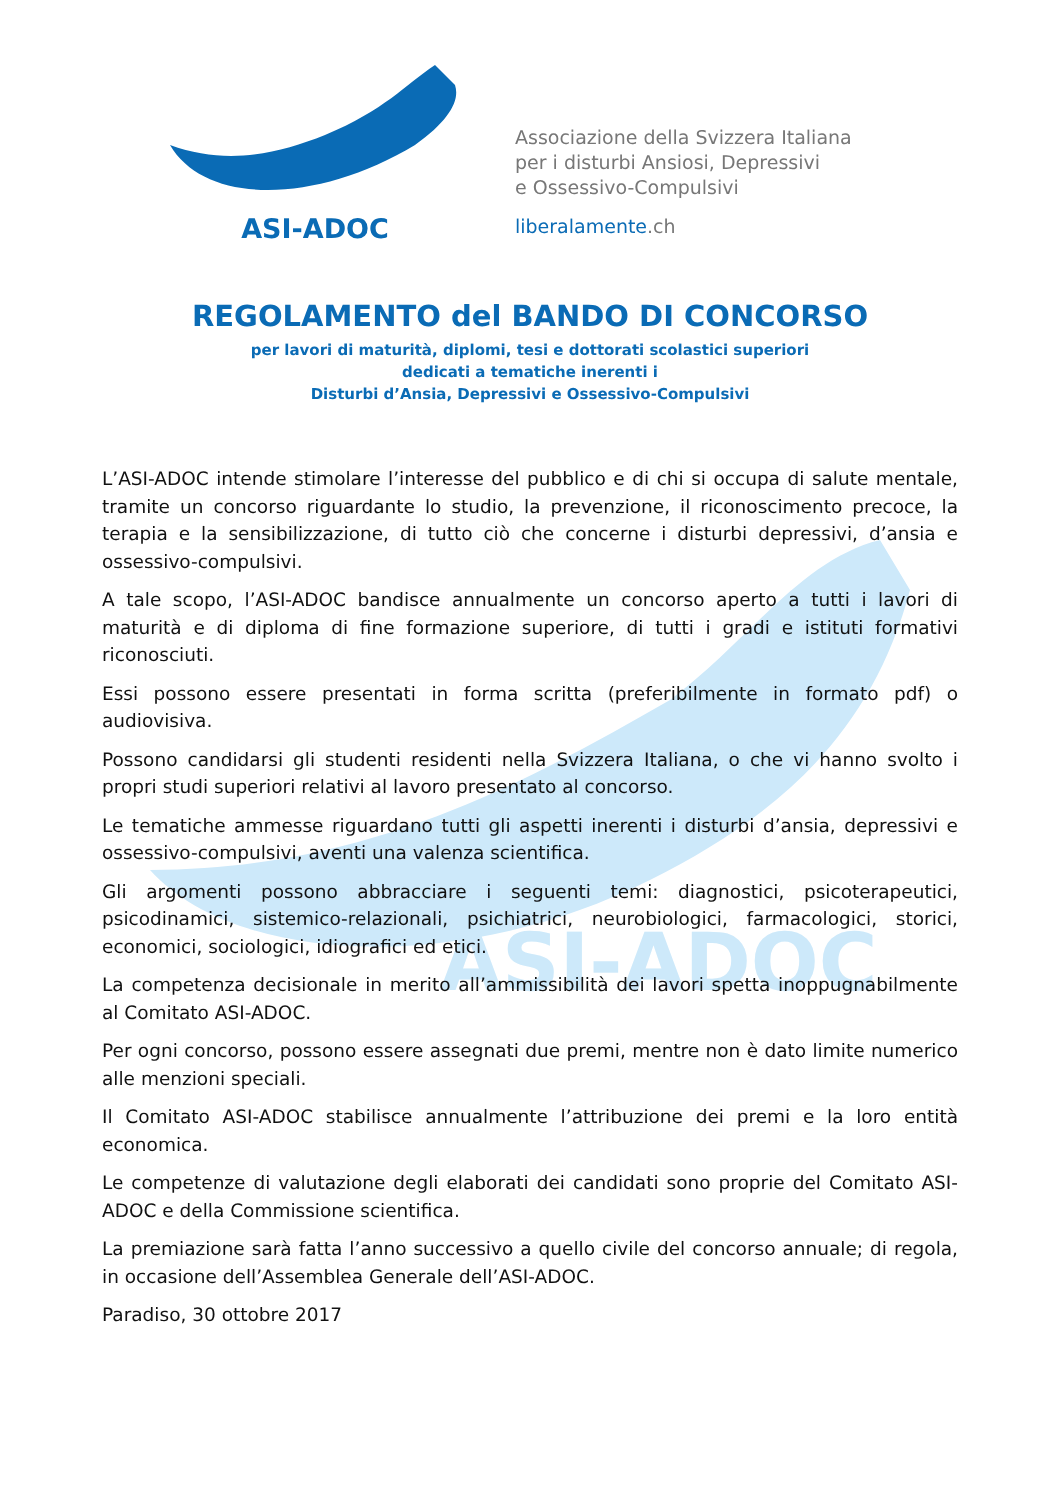ASI-ADOC
ASI-ADOC
Associazione della Svizzera Italiana
per i disturbi Ansiosi, Depressivi
e Ossessivo-Compulsivi
liberalamente.ch
REGOLAMENTO del BANDO DI CONCORSO
per lavori di maturità, diplomi, tesi e dottorati scolastici superiori
dedicati a tematiche inerenti i
Disturbi d’Ansia, Depressivi e Ossessivo-Compulsivi
L’ASI-ADOC intende stimolare l’interesse del pubblico e di chi si occupa di salute mentale, tramite un concorso riguardante lo studio, la prevenzione, il riconoscimento precoce, la terapia e la sensibilizzazione, di tutto ciò che concerne i disturbi depressivi, d’ansia e ossessivo-compulsivi.
A tale scopo, l’ASI-ADOC bandisce annualmente un concorso aperto a tutti i lavori di maturità e di diploma di fine formazione superiore, di tutti i gradi e istituti formativi riconosciuti.
Essi possono essere presentati in forma scritta (preferibilmente in formato pdf) o audiovisiva.
Possono candidarsi gli studenti residenti nella Svizzera Italiana, o che vi hanno svolto i propri studi superiori relativi al lavoro presentato al concorso.
Le tematiche ammesse riguardano tutti gli aspetti inerenti i disturbi d’ansia, depressivi e ossessivo-compulsivi, aventi una valenza scientifica.
Gli argomenti possono abbracciare i seguenti temi: diagnostici, psicoterapeutici, psicodinamici, sistemico-relazionali, psichiatrici, neurobiologici, farmacologici, storici, economici, sociologici, idiografici ed etici.
La competenza decisionale in merito all’ammissibilità dei lavori spetta inoppugnabilmente al Comitato ASI-ADOC.
Per ogni concorso, possono essere assegnati due premi, mentre non è dato limite numerico alle menzioni speciali.
Il Comitato ASI-ADOC stabilisce annualmente l’attribuzione dei premi e la loro entità economica.
Le competenze di valutazione degli elaborati dei candidati sono proprie del Comitato ASI-ADOC e della Commissione scientifica.
La premiazione sarà fatta l’anno successivo a quello civile del concorso annuale; di regola, in occasione dell’Assemblea Generale dell’ASI-ADOC.
Paradiso, 30 ottobre 2017